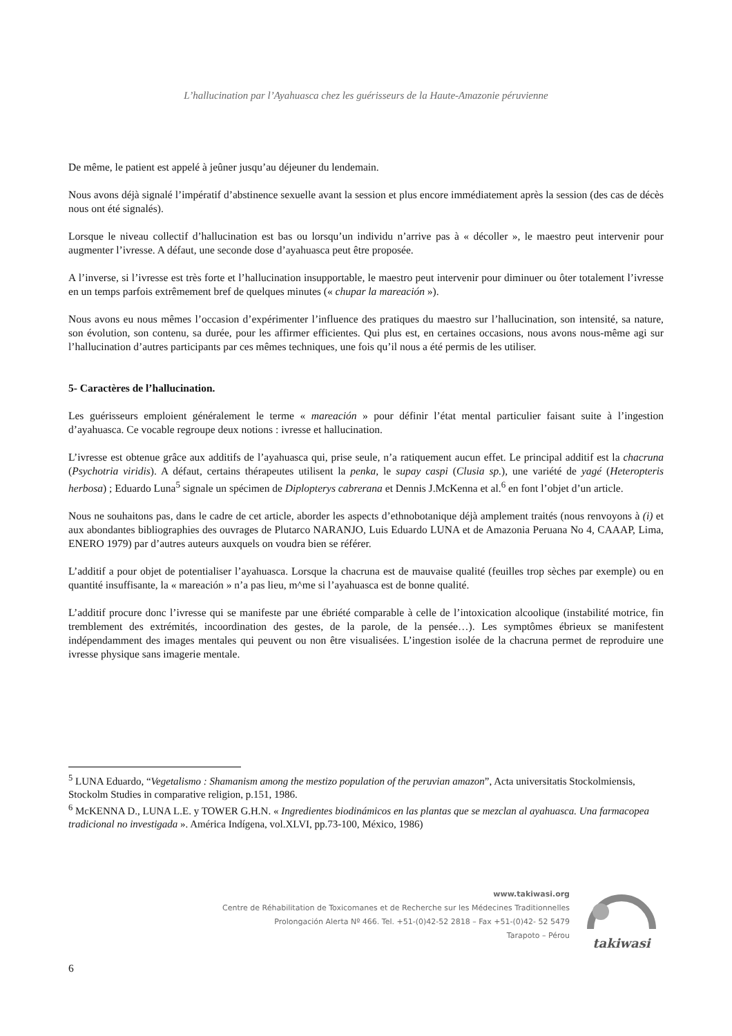L’hallucination par l’Ayahuasca chez les guérisseurs de la Haute-Amazonie péruvienne
De même, le patient est appelé à jeûner jusqu’au déjeuner du lendemain.
Nous avons déjà signalé l’impératif d’abstinence sexuelle avant la session et plus encore immédiatement après la session (des cas de décès nous ont été signalés).
Lorsque le niveau collectif d’hallucination est bas ou lorsqu’un individu n’arrive pas à « décoller », le maestro peut intervenir pour augmenter l’ivresse. A défaut, une seconde dose d’ayahuasca peut être proposée.
A l’inverse, si l’ivresse est très forte et l’hallucination insupportable, le maestro peut intervenir pour diminuer ou ôter totalement l’ivresse en un temps parfois extrêmement bref de quelques minutes (« chupar la mareación »).
Nous avons eu nous mêmes l’occasion d’expérimenter l’influence des pratiques du maestro sur l’hallucination, son intensité, sa nature, son évolution, son contenu, sa durée, pour les affirmer efficientes. Qui plus est, en certaines occasions, nous avons nous-même agi sur l’hallucination d’autres participants par ces mêmes techniques, une fois qu’il nous a été permis de les utiliser.
5- Caractères de l’hallucination.
Les guérisseurs emploient généralement le terme « mareación » pour définir l’état mental particulier faisant suite à l’ingestion d’ayahuasca. Ce vocable regroupe deux notions : ivresse et hallucination.
L’ivresse est obtenue grâce aux additifs de l’ayahuasca qui, prise seule, n’a ratiquement aucun effet. Le principal additif est la chacruna (Psychotria viridis). A défaut, certains thérapeutes utilisent la penka, le supay caspi (Clusia sp.), une variété de yagé (Heteropteris herbosa) ; Eduardo Luna<sup>5</sup> signale un spécimen de Diplopterys cabrerana et Dennis J.McKenna et al.<sup>6</sup> en font l’objet d’un article.
Nous ne souhaitons pas, dans le cadre de cet article, aborder les aspects d’ethnobotanique déjà amplement traités (nous renvoyons à (i) et aux abondantes bibliographies des ouvrages de Plutarco NARANJO, Luis Eduardo LUNA et de Amazonia Peruana No 4, CAAAP, Lima, ENERO 1979) par d’autres auteurs auxquels on voudra bien se référer.
L’additif a pour objet de potentialiser l’ayahuasca. Lorsque la chacruna est de mauvaise qualité (feuilles trop sèches par exemple) ou en quantité insuffisante, la « mareación » n’a pas lieu, m^me si l’ayahuasca est de bonne qualité.
L’additif procure donc l’ivresse qui se manifeste par une ébriété comparable à celle de l’intoxication alcoolique (instabilité motrice, fin tremblement des extrémités, incoordination des gestes, de la parole, de la pensée…). Les symptômes ébrieux se manifestent indépendamment des images mentales qui peuvent ou non être visualisées. L’ingestion isolée de la chacruna permet de reproduire une ivresse physique sans imagerie mentale.
<sup>5</sup> LUNA Eduardo, “Vegetalismo : Shamanism among the mestizo population of the peruvian amazon”, Acta universitatis Stockolmiensis, Stockolm Studies in comparative religion, p.151, 1986.
<sup>6</sup> McKENNA D., LUNA L.E. y TOWER G.H.N. « Ingredientes biodinámicos en las plantas que se mezclan al ayahuasca. Una farmacopea tradicional no investigada ». América Indígena, vol.XLVI, pp.73-100, México, 1986)
www.takiwasi.org
Centre de Réhabilitation de Toxicomanes et de Recherche sur les Médecines Traditionnelles
Prolongación Alerta Nº 466. Tel. +51-(0)42-52 2818 – Fax +51-(0)42- 52 5479
Tarapoto – Pérou
takiwasi
6